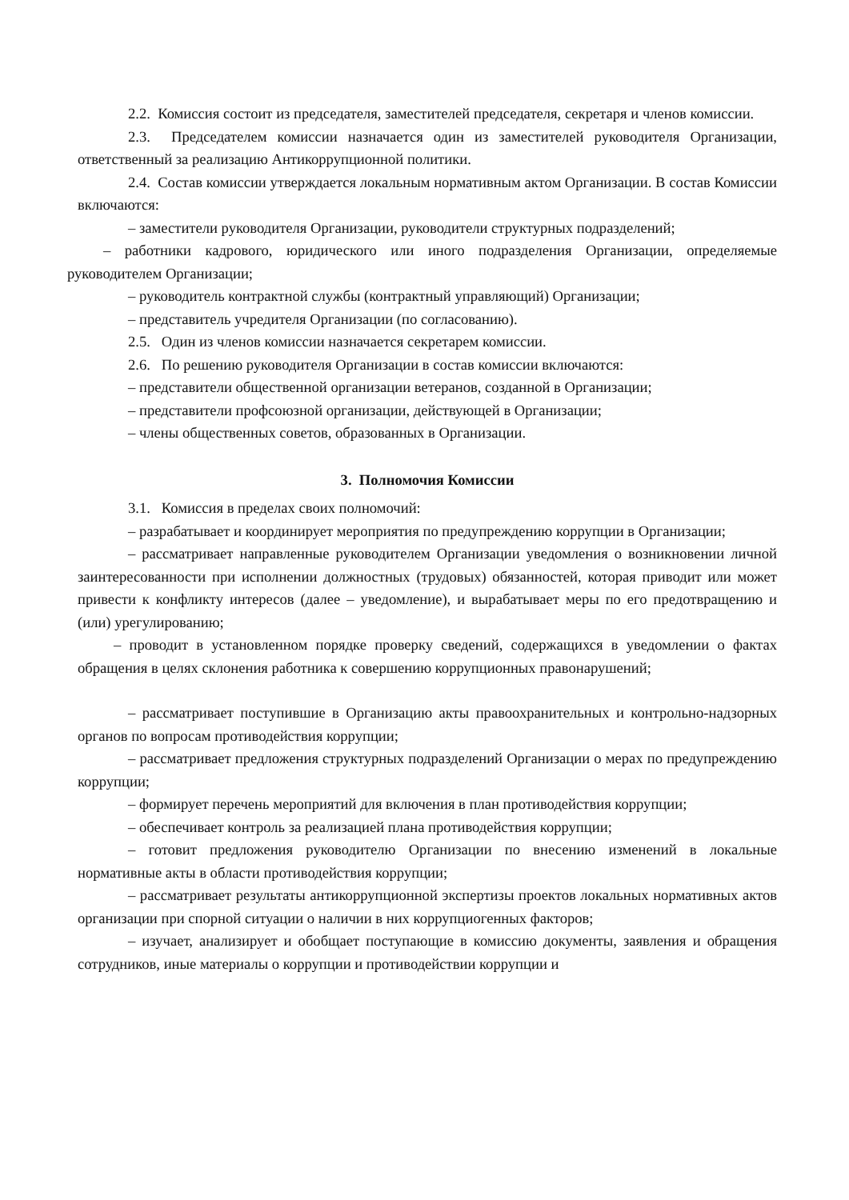2.2. Комиссия состоит из председателя, заместителей председателя, секретаря и членов комиссии.
2.3. Председателем комиссии назначается один из заместителей руководителя Организации, ответственный за реализацию Антикоррупционной политики.
2.4. Состав комиссии утверждается локальным нормативным актом Организации. В состав Комиссии включаются:
– заместители руководителя Организации, руководители структурных подразделений;
– работники кадрового, юридического или иного подразделения Организации, определяемые руководителем Организации;
– руководитель контрактной службы (контрактный управляющий) Организации;
– представитель учредителя Организации (по согласованию).
2.5. Один из членов комиссии назначается секретарем комиссии.
2.6. По решению руководителя Организации в состав комиссии включаются:
– представители общественной организации ветеранов, созданной в Организации;
– представители профсоюзной организации, действующей в Организации;
– члены общественных советов, образованных в Организации.
3. Полномочия Комиссии
3.1. Комиссия в пределах своих полномочий:
– разрабатывает и координирует мероприятия по предупреждению коррупции в Организации;
– рассматривает направленные руководителем Организации уведомления о возникновении личной заинтересованности при исполнении должностных (трудовых) обязанностей, которая приводит или может привести к конфликту интересов (далее – уведомление), и вырабатывает меры по его предотвращению и (или) урегулированию;
– проводит в установленном порядке проверку сведений, содержащихся в уведомлении о фактах обращения в целях склонения работника к совершению коррупционных правонарушений;
– рассматривает поступившие в Организацию акты правоохранительных и контрольно-надзорных органов по вопросам противодействия коррупции;
– рассматривает предложения структурных подразделений Организации о мерах по предупреждению коррупции;
– формирует перечень мероприятий для включения в план противодействия коррупции;
– обеспечивает контроль за реализацией плана противодействия коррупции;
– готовит предложения руководителю Организации по внесению изменений в локальные нормативные акты в области противодействия коррупции;
– рассматривает результаты антикоррупционной экспертизы проектов локальных нормативных актов организации при спорной ситуации о наличии в них коррупциогенных факторов;
– изучает, анализирует и обобщает поступающие в комиссию документы, заявления и обращения сотрудников, иные материалы о коррупции и противодействии коррупции и